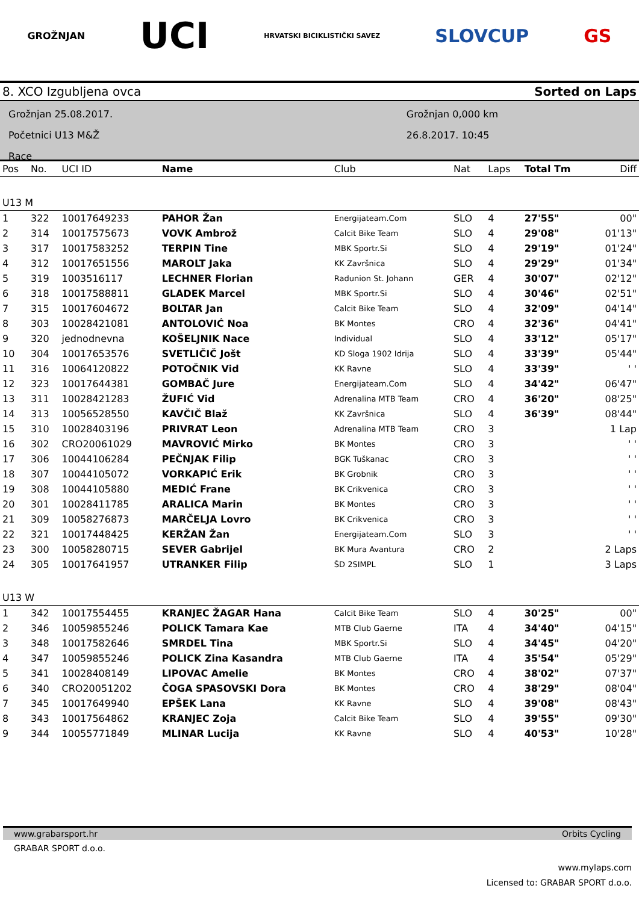GROŽNJAN UCI HRVATSKI BICIKLISTIČKI SAVEZ SLOVCUP GS
8. XCO Izgubljena ovca Sorted on Laps
Grožnjan 25.08.2017.
Početnici U13 M&Ž
Race
Grožnjan 0,000 km
26.8.2017. 10:45
| Pos | No. | UCI ID | Name | Club | Nat | Laps | Total Tm | Diff |
| --- | --- | --- | --- | --- | --- | --- | --- | --- |
| U13 M | | | | | | | | |
| 1 | 322 | 10017649233 | PAHOR Žan | Energijateam.Com | SLO | 4 | 27'55" | 00" |
| 2 | 314 | 10017575673 | VOVK Ambrož | Calcit Bike Team | SLO | 4 | 29'08" | 01'13" |
| 3 | 317 | 10017583252 | TERPIN Tine | MBK Sportr.Si | SLO | 4 | 29'19" | 01'24" |
| 4 | 312 | 10017651556 | MAROLT Jaka | KK Završnica | SLO | 4 | 29'29" | 01'34" |
| 5 | 319 | 1003516117 | LECHNER Florian | Radunion St. Johann | GER | 4 | 30'07" | 02'12" |
| 6 | 318 | 10017588811 | GLADEK Marcel | MBK Sportr.Si | SLO | 4 | 30'46" | 02'51" |
| 7 | 315 | 10017604672 | BOLTAR Jan | Calcit Bike Team | SLO | 4 | 32'09" | 04'14" |
| 8 | 303 | 10028421081 | ANTOLOVIĆ Noa | BK Montes | CRO | 4 | 32'36" | 04'41" |
| 9 | 320 | jednodnevna | KOŠELJNIK Nace | Individual | SLO | 4 | 33'12" | 05'17" |
| 10 | 304 | 10017653576 | SVETLIČIČ Jošt | KD Sloga 1902 Idrija | SLO | 4 | 33'39" | 05'44" |
| 11 | 316 | 10064120822 | POTOČNIK Vid | KK Ravne | SLO | 4 | 33'39" | ' ' |
| 12 | 323 | 10017644381 | GOMBAČ Jure | Energijateam.Com | SLO | 4 | 34'42" | 06'47" |
| 13 | 311 | 10028421283 | ŽUFIĆ Vid | Adrenalina MTB Team | CRO | 4 | 36'20" | 08'25" |
| 14 | 313 | 10056528550 | KAVČIČ Blaž | KK Završnica | SLO | 4 | 36'39" | 08'44" |
| 15 | 310 | 10028403196 | PRIVRAT Leon | Adrenalina MTB Team | CRO | 3 | | 1 Lap |
| 16 | 302 | CRO20061029 | MAVROVIĆ Mirko | BK Montes | CRO | 3 | | ' ' |
| 17 | 306 | 10044106284 | PEČNJAK Filip | BGK Tuškanac | CRO | 3 | | ' ' |
| 18 | 307 | 10044105072 | VORKAPIĆ Erik | BK Grobnik | CRO | 3 | | ' ' |
| 19 | 308 | 10044105880 | MEDIĆ Frane | BK Crikvenica | CRO | 3 | | ' ' |
| 20 | 301 | 10028411785 | ARALICA Marin | BK Montes | CRO | 3 | | ' ' |
| 21 | 309 | 10058276873 | MARČELJA Lovro | BK Crikvenica | CRO | 3 | | ' ' |
| 22 | 321 | 10017448425 | KERŽAN Žan | Energijateam.Com | SLO | 3 | | ' ' |
| 23 | 300 | 10058280715 | SEVER Gabrijel | BK Mura Avantura | CRO | 2 | | 2 Laps |
| 24 | 305 | 10017641957 | UTRANKER Filip | ŠD 2SIMPL | SLO | 1 | | 3 Laps |
| U13 W | | | | | | | | |
| 1 | 342 | 10017554455 | KRANJEC ŽAGAR Hana | Calcit Bike Team | SLO | 4 | 30'25" | 00" |
| 2 | 346 | 10059855246 | POLICK Tamara Kae | MTB Club Gaerne | ITA | 4 | 34'40" | 04'15" |
| 3 | 348 | 10017582646 | SMRDEL Tina | MBK Sportr.Si | SLO | 4 | 34'45" | 04'20" |
| 4 | 347 | 10059855246 | POLICK Zina Kasandra | MTB Club Gaerne | ITA | 4 | 35'54" | 05'29" |
| 5 | 341 | 10028408149 | LIPOVAC Amelie | BK Montes | CRO | 4 | 38'02" | 07'37" |
| 6 | 340 | CRO20051202 | ČOGA SPASOVSKI Dora | BK Montes | CRO | 4 | 38'29" | 08'04" |
| 7 | 345 | 10017649940 | EPŠEK Lana | KK Ravne | SLO | 4 | 39'08" | 08'43" |
| 8 | 343 | 10017564862 | KRANJEC Zoja | Calcit Bike Team | SLO | 4 | 39'55" | 09'30" |
| 9 | 344 | 10055771849 | MLINAR Lucija | KK Ravne | SLO | 4 | 40'53" | 10'28" |
www.grabarsport.hr Orbits Cycling
GRABAR SPORT d.o.o.
www.mylaps.com
Licensed to: GRABAR SPORT d.o.o.